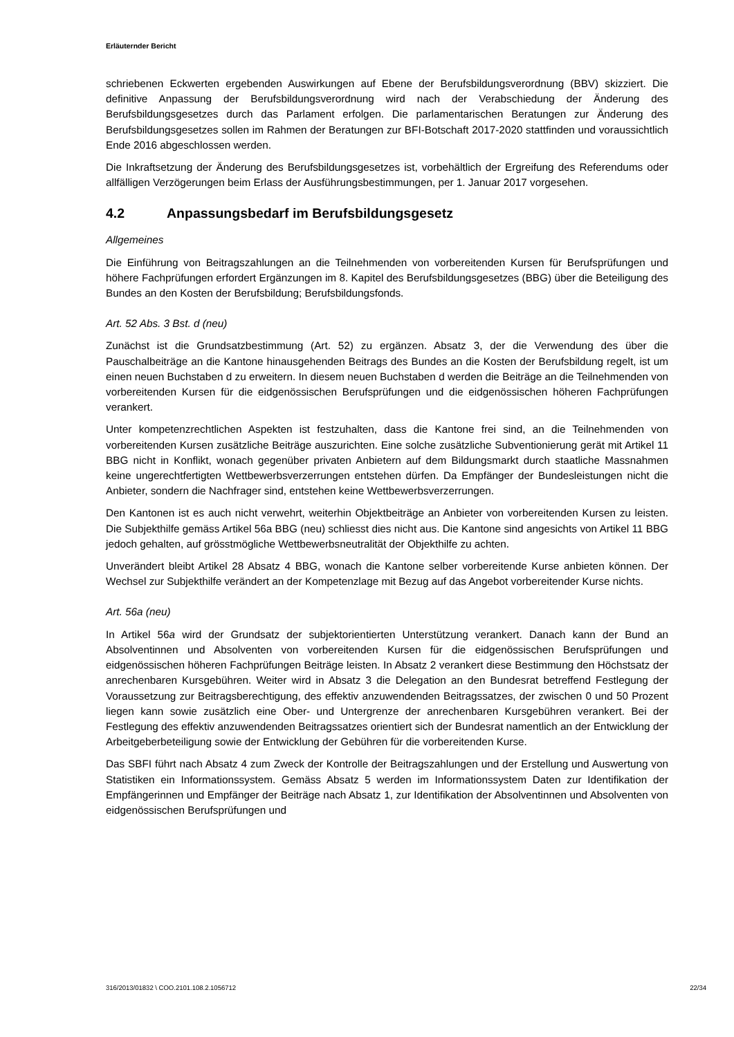Erläuternder Bericht
schriebenen Eckwerten ergebenden Auswirkungen auf Ebene der Berufsbildungsverordnung (BBV) skizziert. Die definitive Anpassung der Berufsbildungsverordnung wird nach der Verabschiedung der Änderung des Berufsbildungsgesetzes durch das Parlament erfolgen. Die parlamentarischen Beratungen zur Änderung des Berufsbildungsgesetzes sollen im Rahmen der Beratungen zur BFI-Botschaft 2017-2020 stattfinden und voraussichtlich Ende 2016 abgeschlossen werden.
Die Inkraftsetzung der Änderung des Berufsbildungsgesetzes ist, vorbehältlich der Ergreifung des Referendums oder allfälligen Verzögerungen beim Erlass der Ausführungsbestimmungen, per 1. Januar 2017 vorgesehen.
4.2 Anpassungsbedarf im Berufsbildungsgesetz
Allgemeines
Die Einführung von Beitragszahlungen an die Teilnehmenden von vorbereitenden Kursen für Berufsprüfungen und höhere Fachprüfungen erfordert Ergänzungen im 8. Kapitel des Berufsbildungsgesetzes (BBG) über die Beteiligung des Bundes an den Kosten der Berufsbildung; Berufsbildungsfonds.
Art. 52 Abs. 3 Bst. d (neu)
Zunächst ist die Grundsatzbestimmung (Art. 52) zu ergänzen. Absatz 3, der die Verwendung des über die Pauschalbeiträge an die Kantone hinausgehenden Beitrags des Bundes an die Kosten der Berufsbildung regelt, ist um einen neuen Buchstaben d zu erweitern. In diesem neuen Buchstaben d werden die Beiträge an die Teilnehmenden von vorbereitenden Kursen für die eidgenössischen Berufsprüfungen und die eidgenössischen höheren Fachprüfungen verankert.
Unter kompetenzrechtlichen Aspekten ist festzuhalten, dass die Kantone frei sind, an die Teilnehmenden von vorbereitenden Kursen zusätzliche Beiträge auszurichten. Eine solche zusätzliche Subventionierung gerät mit Artikel 11 BBG nicht in Konflikt, wonach gegenüber privaten Anbietern auf dem Bildungsmarkt durch staatliche Massnahmen keine ungerechtfertigten Wettbewerbsverzerrungen entstehen dürfen. Da Empfänger der Bundesleistungen nicht die Anbieter, sondern die Nachfrager sind, entstehen keine Wettbewerbsverzerrungen.
Den Kantonen ist es auch nicht verwehrt, weiterhin Objektbeiträge an Anbieter von vorbereitenden Kursen zu leisten. Die Subjekthilfe gemäss Artikel 56a BBG (neu) schliesst dies nicht aus. Die Kantone sind angesichts von Artikel 11 BBG jedoch gehalten, auf grösstmögliche Wettbewerbsneutralität der Objekthilfe zu achten.
Unverändert bleibt Artikel 28 Absatz 4 BBG, wonach die Kantone selber vorbereitende Kurse anbieten können. Der Wechsel zur Subjekthilfe verändert an der Kompetenzlage mit Bezug auf das Angebot vorbereitender Kurse nichts.
Art. 56a (neu)
In Artikel 56a wird der Grundsatz der subjektorientierten Unterstützung verankert. Danach kann der Bund an Absolventinnen und Absolventen von vorbereitenden Kursen für die eidgenössischen Berufsprüfungen und eidgenössischen höheren Fachprüfungen Beiträge leisten. In Absatz 2 verankert diese Bestimmung den Höchstsatz der anrechenbaren Kursgebühren. Weiter wird in Absatz 3 die Delegation an den Bundesrat betreffend Festlegung der Voraussetzung zur Beitragsberechtigung, des effektiv anzuwendenden Beitragssatzes, der zwischen 0 und 50 Prozent liegen kann sowie zusätzlich eine Ober- und Untergrenze der anrechenbaren Kursgebühren verankert. Bei der Festlegung des effektiv anzuwendenden Beitragssatzes orientiert sich der Bundesrat namentlich an der Entwicklung der Arbeitgeberbeteiligung sowie der Entwicklung der Gebühren für die vorbereitenden Kurse.
Das SBFI führt nach Absatz 4 zum Zweck der Kontrolle der Beitragszahlungen und der Erstellung und Auswertung von Statistiken ein Informationssystem. Gemäss Absatz 5 werden im Informationssystem Daten zur Identifikation der Empfängerinnen und Empfänger der Beiträge nach Absatz 1, zur Identifikation der Absolventinnen und Absolventen von eidgenössischen Berufsprüfungen und
316/2013/01832 \ COO.2101.108.2.1056712 22/34